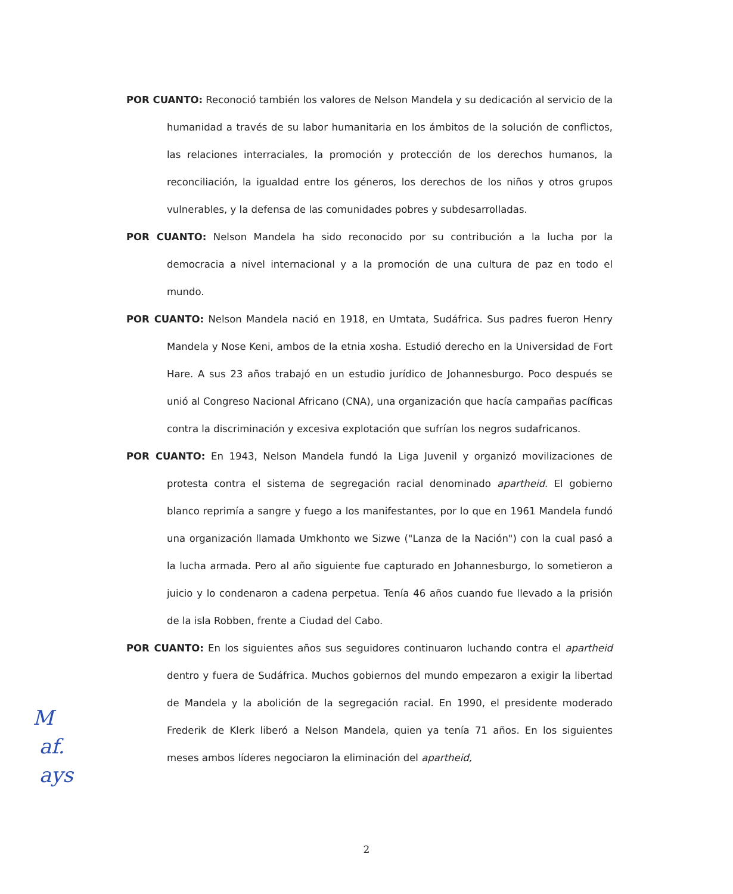POR CUANTO: Reconoció también los valores de Nelson Mandela y su dedicación al servicio de la humanidad a través de su labor humanitaria en los ámbitos de la solución de conflictos, las relaciones interraciales, la promoción y protección de los derechos humanos, la reconciliación, la igualdad entre los géneros, los derechos de los niños y otros grupos vulnerables, y la defensa de las comunidades pobres y subdesarrolladas.
POR CUANTO: Nelson Mandela ha sido reconocido por su contribución a la lucha por la democracia a nivel internacional y a la promoción de una cultura de paz en todo el mundo.
POR CUANTO: Nelson Mandela nació en 1918, en Umtata, Sudáfrica. Sus padres fueron Henry Mandela y Nose Keni, ambos de la etnia xosha. Estudió derecho en la Universidad de Fort Hare. A sus 23 años trabajó en un estudio jurídico de Johannesburgo. Poco después se unió al Congreso Nacional Africano (CNA), una organización que hacía campañas pacíficas contra la discriminación y excesiva explotación que sufrían los negros sudafricanos.
POR CUANTO: En 1943, Nelson Mandela fundó la Liga Juvenil y organizó movilizaciones de protesta contra el sistema de segregación racial denominado apartheid. El gobierno blanco reprimía a sangre y fuego a los manifestantes, por lo que en 1961 Mandela fundó una organización llamada Umkhonto we Sizwe ("Lanza de la Nación") con la cual pasó a la lucha armada. Pero al año siguiente fue capturado en Johannesburgo, lo sometieron a juicio y lo condenaron a cadena perpetua. Tenía 46 años cuando fue llevado a la prisión de la isla Robben, frente a Ciudad del Cabo.
POR CUANTO: En los siguientes años sus seguidores continuaron luchando contra el apartheid dentro y fuera de Sudáfrica. Muchos gobiernos del mundo empezaron a exigir la libertad de Mandela y la abolición de la segregación racial. En 1990, el presidente moderado Frederik de Klerk liberó a Nelson Mandela, quien ya tenía 71 años. En los siguientes meses ambos líderes negociaron la eliminación del apartheid,
M
af.
ays
2